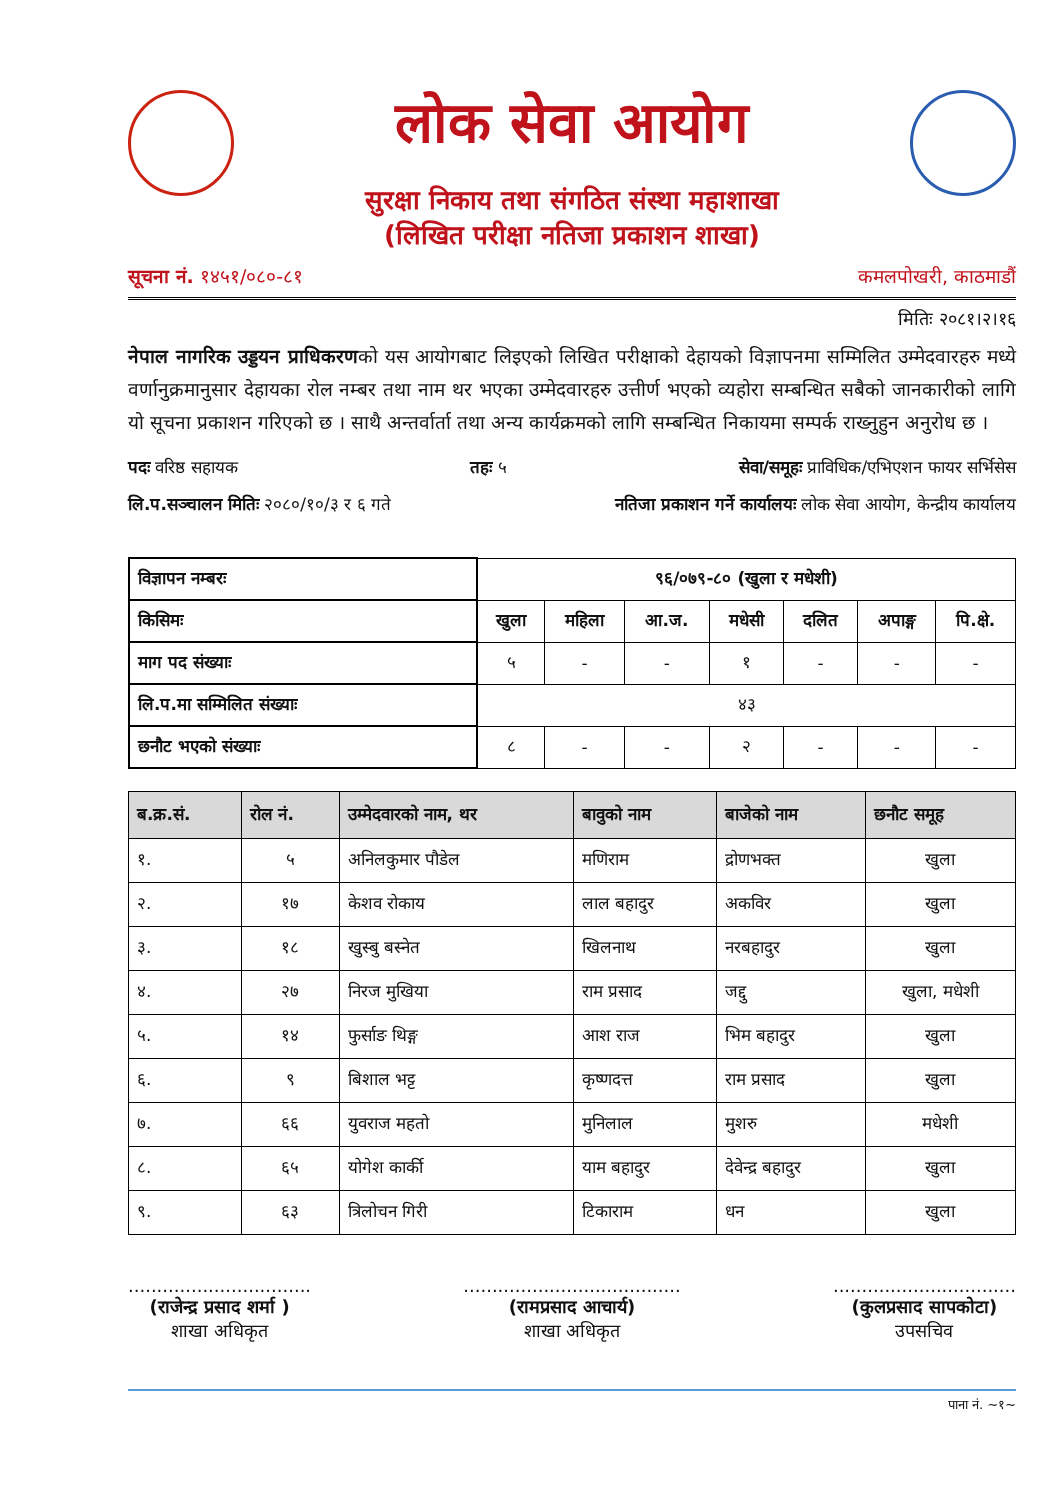लोक सेवा आयोग
सुरक्षा निकाय तथा संगठित संस्था महाशाखा
(लिखित परीक्षा नतिजा प्रकाशन शाखा)
सूचना नं. १४५१/०८०-८१ कमलपोखरी, काठमाडौं
मितिः २०८१।२।१६
नेपाल नागरिक उड्डयन प्राधिकरणको यस आयोगबाट लिइएको लिखित परीक्षाको देहायको विज्ञापनमा सम्मिलित उम्मेदवारहरु मध्ये वर्णानुक्रमानुसार देहायका रोल नम्बर तथा नाम थर भएका उम्मेदवारहरु उत्तीर्ण भएको व्यहोरा सम्बन्धित सबैको जानकारीको लागि यो सूचना प्रकाशन गरिएको छ । साथै अन्तर्वार्ता तथा अन्य कार्यक्रमको लागि सम्बन्धित निकायमा सम्पर्क राख्नुहुन अनुरोध छ ।
पदः वरिष्ठ सहायक तहः ५ सेवा/समूहः प्राविधिक/एभिएशन फायर सर्भिसेस
लि.प.सञ्चालन मितिः २०८०/१०/३ र ६ गते नतिजा प्रकाशन गर्ने कार्यालयः लोक सेवा आयोग, केन्द्रीय कार्यालय
| विज्ञापन नम्बरः | ९६/०७९-८० (खुला र मधेशी) | | | | | | |
| किसिमः | खुला | महिला | आ.ज. | मधेसी | दलित | अपाङ्ग | पि.क्षे. |
| माग पद संख्याः | ५ | - | - | १ | - | - | - |
| लि.प.मा सम्मिलित संख्याः | ४३ | | | | | | |
| छनौट भएको संख्याः | ८ | - | - | २ | - | - | - |
| ब.क्र.सं. | रोल नं. | उम्मेदवारको नाम, थर | बावुको नाम | बाजेको नाम | छनौट समूह |
| --- | --- | --- | --- | --- | --- |
| १. | ५ | अनिलकुमार पौडेल | मणिराम | द्रोणभक्त | खुला |
| २. | १७ | केशव रोकाय | लाल बहादुर | अकविर | खुला |
| ३. | १८ | खुस्बु बस्नेत | खिलनाथ | नरबहादुर | खुला |
| ४. | २७ | निरज मुखिया | राम प्रसाद | जद्दु | खुला, मधेशी |
| ५. | १४ | फुर्साङ थिङ्ग | आश राज | भिम बहादुर | खुला |
| ६. | ९ | बिशाल भट्ट | कृष्णदत्त | राम प्रसाद | खुला |
| ७. | ६६ | युवराज महतो | मुनिलाल | मुशरु | मधेशी |
| ८. | ६५ | योगेश कार्की | याम बहादुर | देवेन्द्र बहादुर | खुला |
| ९. | ६३ | त्रिलोचन गिरी | टिकाराम | धन | खुला |
................................
(राजेन्द्र प्रसाद शर्मा )
शाखा अधिकृत
......................................
(रामप्रसाद आचार्य)
शाखा अधिकृत
................................
(कुलप्रसाद सापकोटा)
उपसचिव
पाना नं. ~१~